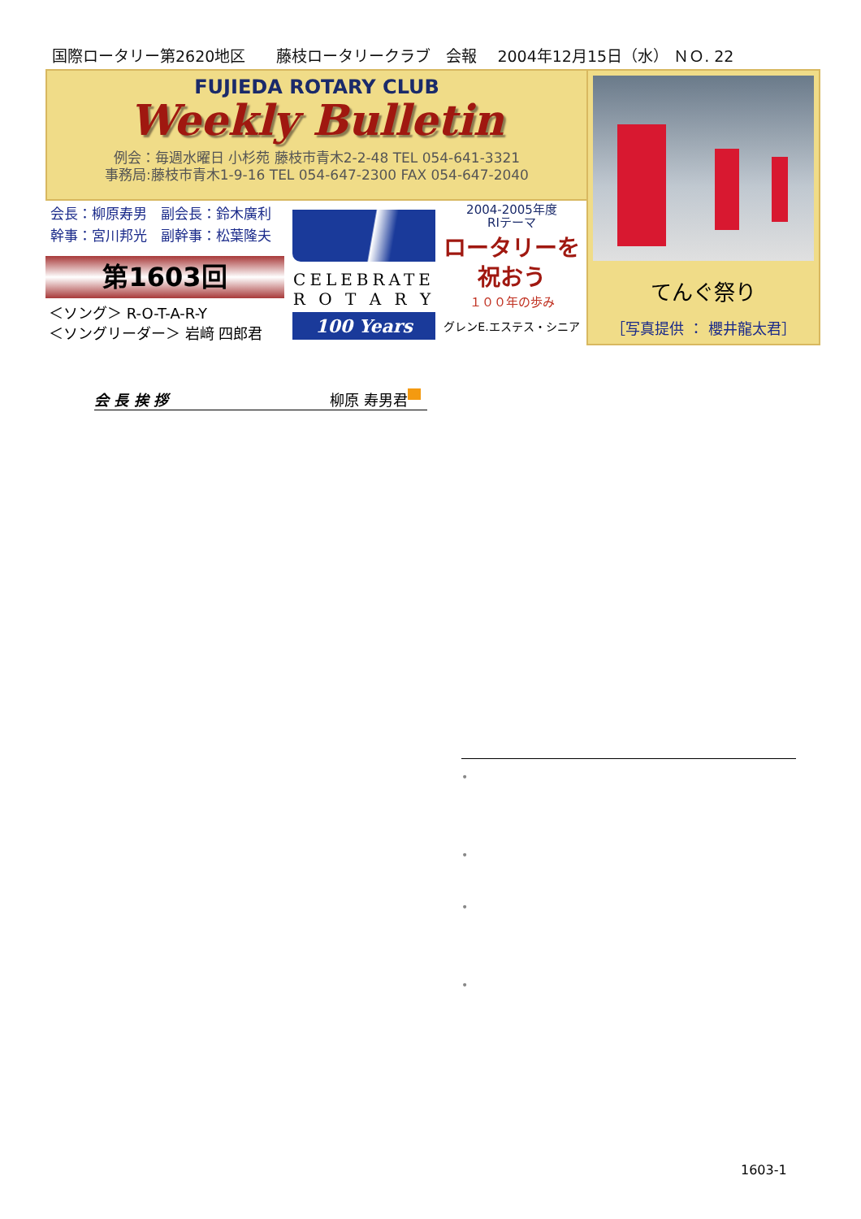国際ロータリー第2620地区　　藤枝ロータリークラブ　会報　 2004年12月15日（水） ＮＯ. 22
FUJIEDA ROTARY CLUB
Weekly Bulletin
例会：毎週水曜日 小杉苑 藤枝市青木2-2-48 TEL 054-641-3321
事務局:藤枝市青木1-9-16 TEL 054-647-2300 FAX 054-647-2040
てんぐ祭り
［写真提供 ： 櫻井龍太君］
会長：柳原寿男　副会長：鈴木廣利
幹事：宮川邦光　副幹事：松葉隆夫
第1603回
＜ソング＞ R-O-T-A-R-Y
＜ソングリーダー＞ 岩﨑 四郎君
CELEBRATE
R O T A R Y
100 Years
2004-2005年度
RIテーマ
ロータリーを
祝おう
１００年の歩み
グレンE.エステス・シニア
会 長 挨 拶 柳原 寿男君
•
•
•
•
1603-1